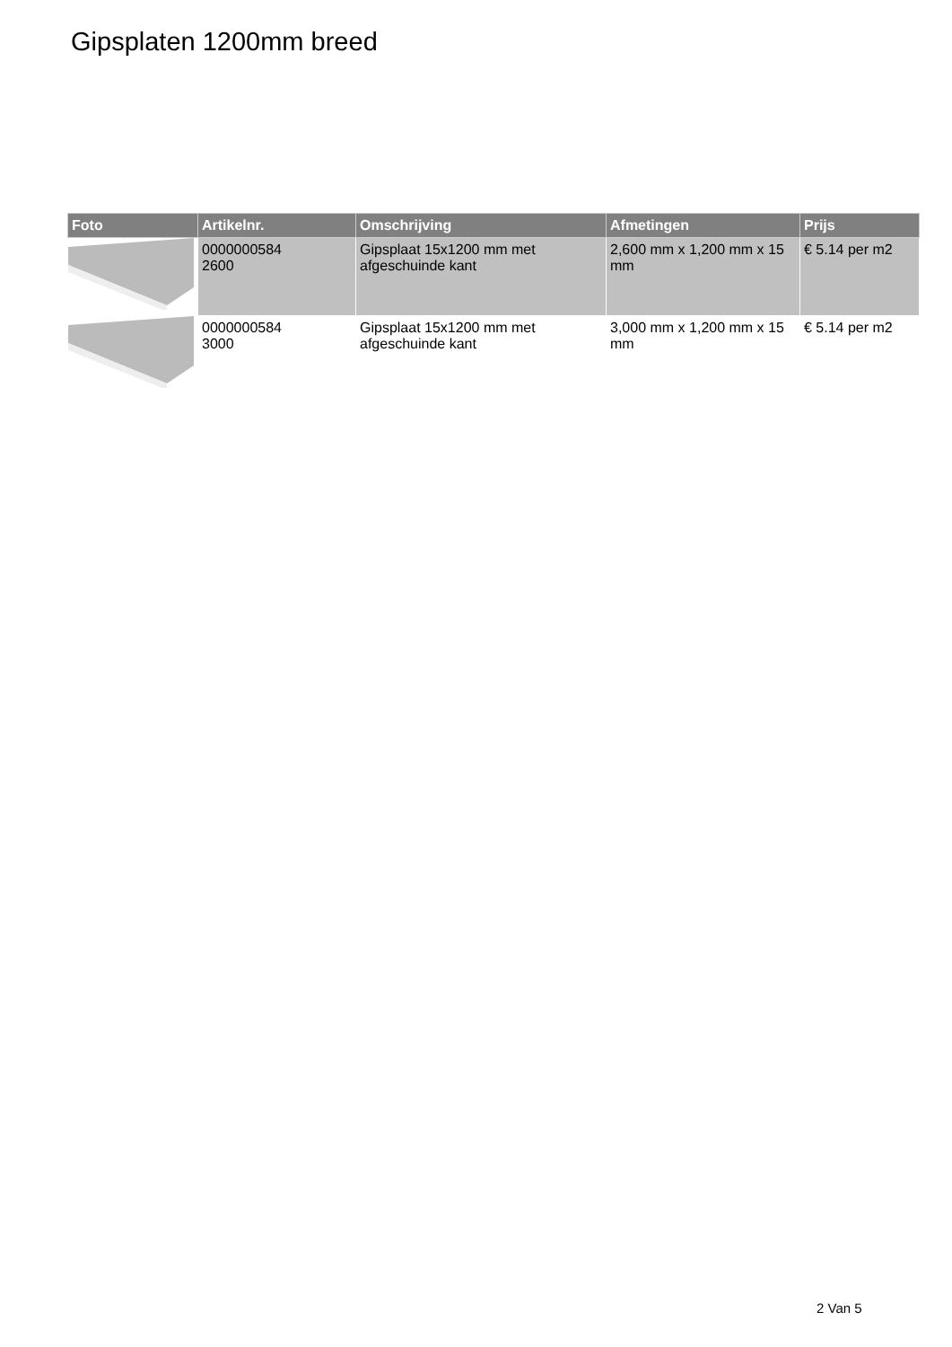Gipsplaten 1200mm breed
| Foto | Artikelnr. | Omschrijving | Afmetingen | Prijs |
| --- | --- | --- | --- | --- |
| | 0000000584 2600 | Gipsplaat 15x1200 mm met afgeschuinde kant | 2,600 mm x 1,200 mm x 15 mm | € 5.14 per m2 |
| | 0000000584 3000 | Gipsplaat 15x1200 mm met afgeschuinde kant | 3,000 mm x 1,200 mm x 15 mm | € 5.14 per m2 |
2 Van 5